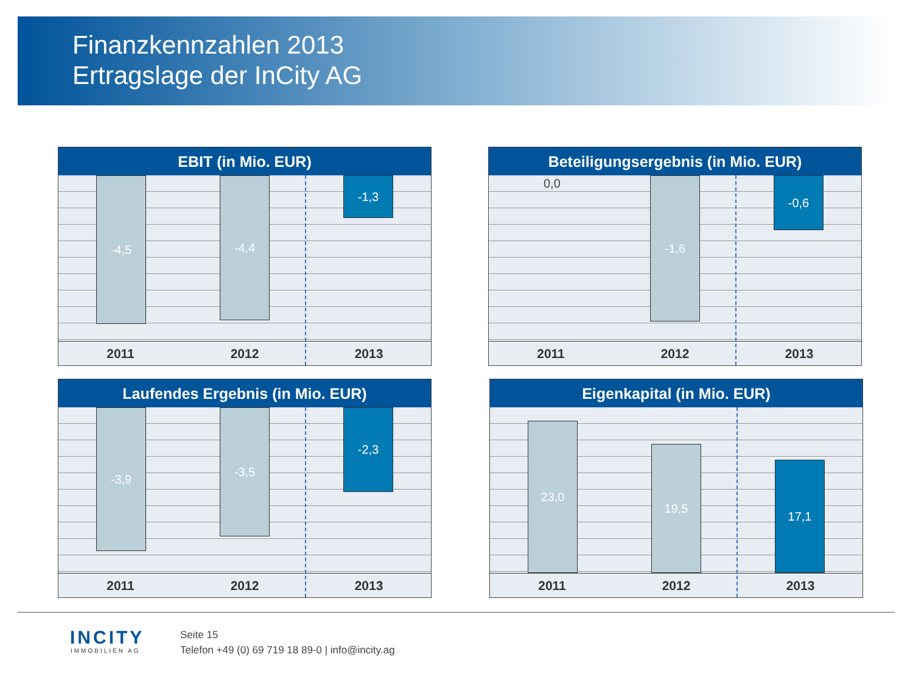Finanzkennzahlen 2013
Ertragslage der InCity AG
EBIT (in Mio. EUR)
-4,5 -4,4 -1,3
2011 2012 2013
Beteiligungsergebnis (in Mio. EUR)
0,0 -1,6 -0,6
2011 2012 2013
Laufendes Ergebnis (in Mio. EUR)
-3,9 -3,5 -2,3
2011 2012 2013
Eigenkapital (in Mio. EUR)
23,0
19,5
17,1
2011 2012 2013
INCITY
IMMOBILIEN AG
Seite 15
Telefon +49 (0) 69 719 18 89-0 | info@incity.ag